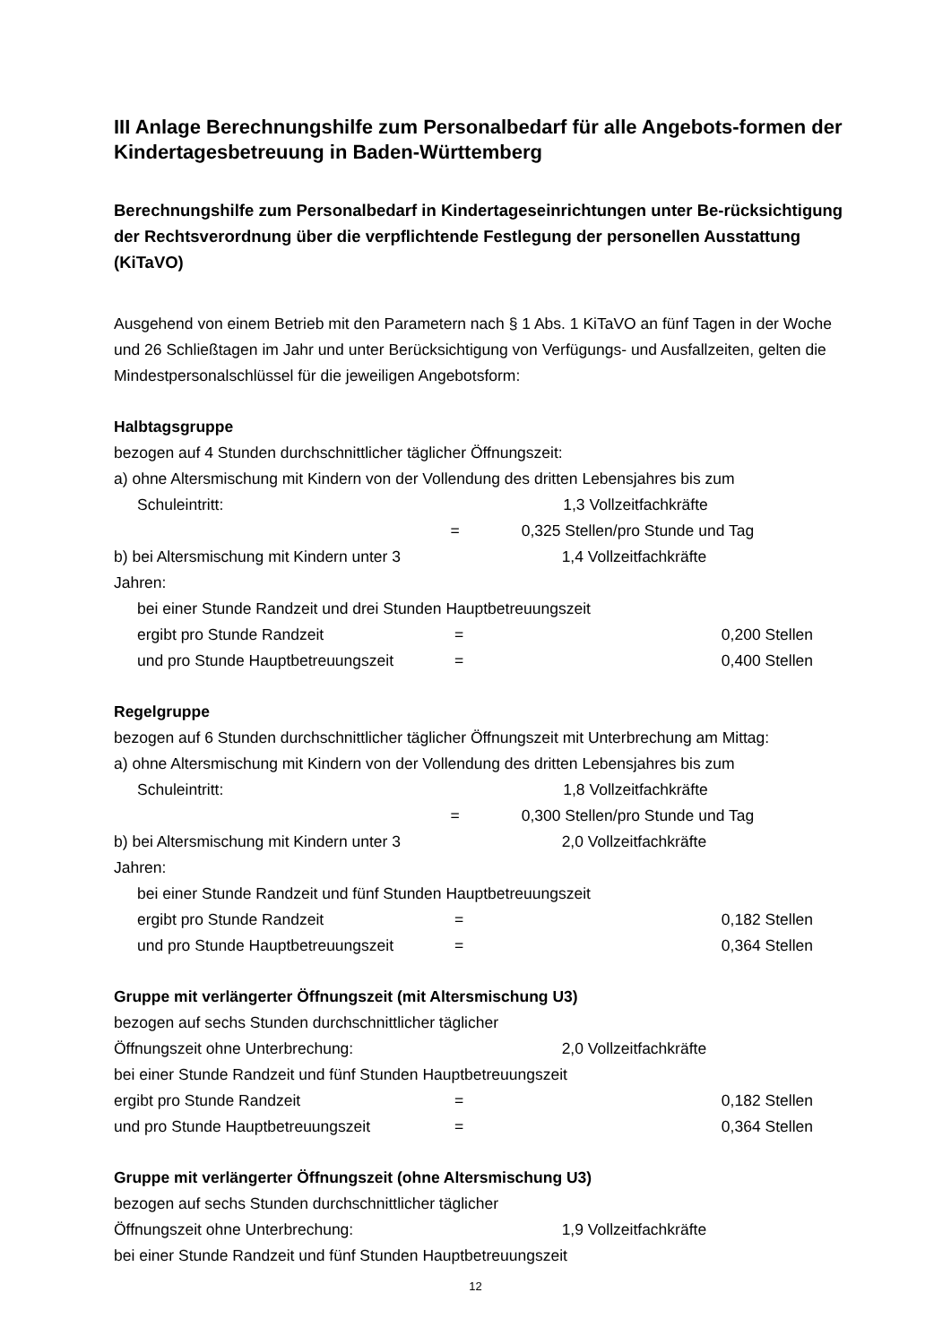III Anlage Berechnungshilfe zum Personalbedarf für alle Angebots-formen der Kindertagesbetreuung in Baden-Württemberg
Berechnungshilfe zum Personalbedarf in Kindertageseinrichtungen unter Be-rücksichtigung der Rechtsverordnung über die verpflichtende Festlegung der personellen Ausstattung (KiTaVO)
Ausgehend von einem Betrieb mit den Parametern nach § 1 Abs. 1 KiTaVO an fünf Tagen in der Woche und 26 Schließtagen im Jahr und unter Berücksichtigung von Verfügungs- und Ausfallzeiten, gelten die Mindestpersonalschlüssel für die jeweiligen Angebotsform:
Halbtagsgruppe
bezogen auf 4 Stunden durchschnittlicher täglicher Öffnungszeit:
a) ohne Altersmischung mit Kindern von der Vollendung des dritten Lebensjahres bis zum
Schuleintritt: 1,3 Vollzeitfachkräfte
= 0,325 Stellen/pro Stunde und Tag
b) bei Altersmischung mit Kindern unter 3 Jahren: 1,4 Vollzeitfachkräfte
bei einer Stunde Randzeit und drei Stunden Hauptbetreuungszeit
ergibt pro Stunde Randzeit = 0,200 Stellen
und pro Stunde Hauptbetreuungszeit = 0,400 Stellen
Regelgruppe
bezogen auf 6 Stunden durchschnittlicher täglicher Öffnungszeit mit Unterbrechung am Mittag:
a) ohne Altersmischung mit Kindern von der Vollendung des dritten Lebensjahres bis zum
Schuleintritt: 1,8 Vollzeitfachkräfte
= 0,300 Stellen/pro Stunde und Tag
b) bei Altersmischung mit Kindern unter 3 Jahren: 2,0 Vollzeitfachkräfte
bei einer Stunde Randzeit und fünf Stunden Hauptbetreuungszeit
ergibt pro Stunde Randzeit = 0,182 Stellen
und pro Stunde Hauptbetreuungszeit = 0,364 Stellen
Gruppe mit verlängerter Öffnungszeit (mit Altersmischung U3)
bezogen auf sechs Stunden durchschnittlicher täglicher
Öffnungszeit ohne Unterbrechung: 2,0 Vollzeitfachkräfte
bei einer Stunde Randzeit und fünf Stunden Hauptbetreuungszeit
ergibt pro Stunde Randzeit = 0,182 Stellen
und pro Stunde Hauptbetreuungszeit = 0,364 Stellen
Gruppe mit verlängerter Öffnungszeit (ohne Altersmischung U3)
bezogen auf sechs Stunden durchschnittlicher täglicher
Öffnungszeit ohne Unterbrechung: 1,9 Vollzeitfachkräfte
bei einer Stunde Randzeit und fünf Stunden Hauptbetreuungszeit
12